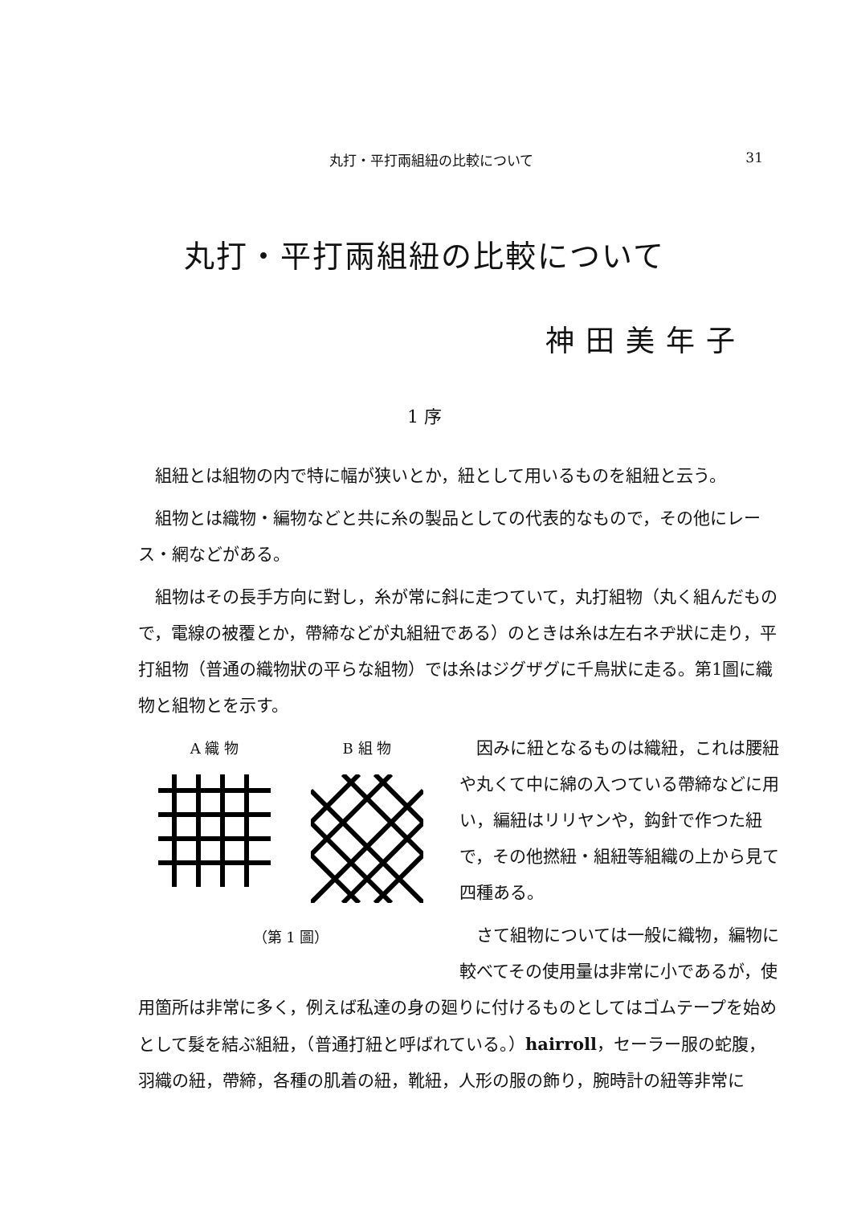丸打・平打兩組紐の比較について 31
丸打・平打兩組紐の比較について
神田美年子
1 序
組紐とは組物の内で特に幅が狭いとか，紐として用いるものを組紐と云う。
組物とは織物・編物などと共に糸の製品としての代表的なもので，その他にレース・網などがある。
組物はその長手方向に對し，糸が常に斜に走つていて，丸打組物（丸く組んだもので，電線の被覆とか，帶締などが丸組紐である）のときは糸は左右ネヂ狀に走り，平打組物（普通の織物狀の平らな組物）では糸はジグザグに千鳥狀に走る。第1圖に織物と組物とを示す。
A 織 物 B 組 物
（第 1 圖）
因みに紐となるものは織紐，これは腰紐や丸くて中に綿の入つている帶締などに用い，編紐はリリヤンや，鈎針で作つた紐で，その他撚紐・組紐等組織の上から見て四種ある。
さて組物については一般に織物，編物に較べてその使用量は非常に小であるが，使用箇所は非常に多く，例えば私達の身の廻りに付けるものとしてはゴムテープを始めとして髮を結ぶ組紐，（普通打紐と呼ばれている。）hairroll，セーラー服の蛇腹，羽織の紐，帶締，各種の肌着の紐，靴紐，人形の服の飾り，腕時計の紐等非常に